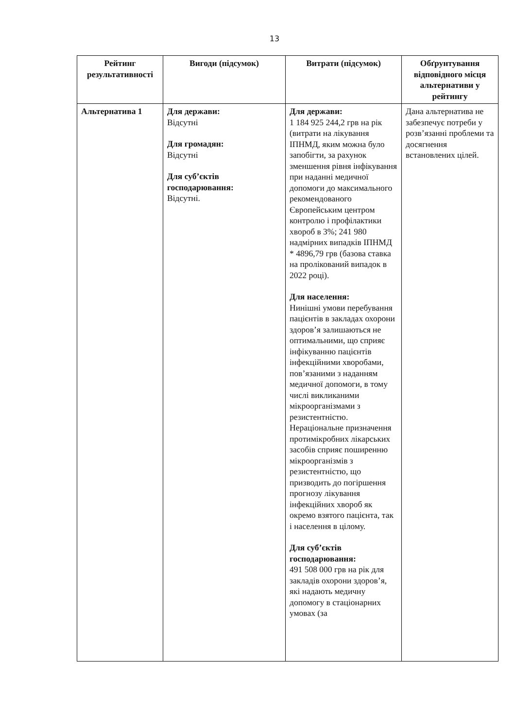13
| Рейтинг результативності | Вигоди (підсумок) | Витрати (підсумок) | Обґрунтування відповідного місця альтернативи у рейтингу |
| --- | --- | --- | --- |
| Альтернатива 1 | Для держави: Відсутні Для громадян: Відсутні Для суб’єктів господарювання: Відсутні. | Для держави: 1 184 925 244,2 грв на рік (витрати на лікування ІПНМД, яким можна було запобігти, за рахунок зменшення рівня інфікування при наданні медичної допомоги до максимального рекомендованого Європейським центром контролю і профілактики хвороб в 3%; 241 980 надмірних випадків ІПНМД * 4896,79 грв (базова ставка на пролікований випадок в 2022 році). Для населення: Нинішні умови перебування пацієнтів в закладах охорони здоров’я залишаються не оптимальними, що сприяє інфікуванню пацієнтів інфекційними хворобами, пов’язаними з наданням медичної допомоги, в тому числі викликаними мікроорганізмами з резистентністю. Нераціональне призначення протимікробних лікарських засобів сприяє поширенню мікроорганізмів з резистентністю, що призводить до погіршення прогнозу лікування інфекційних хвороб як окремо взятого пацієнта, так і населення в цілому. Для суб’єктів господарювання: 491 508 000 грв на рік для закладів охорони здоров’я, які надають медичну допомогу в стаціонарних умовах (за | Дана альтернатива не забезпечує потреби у розв’язанні проблеми та досягнення встановлених цілей. |